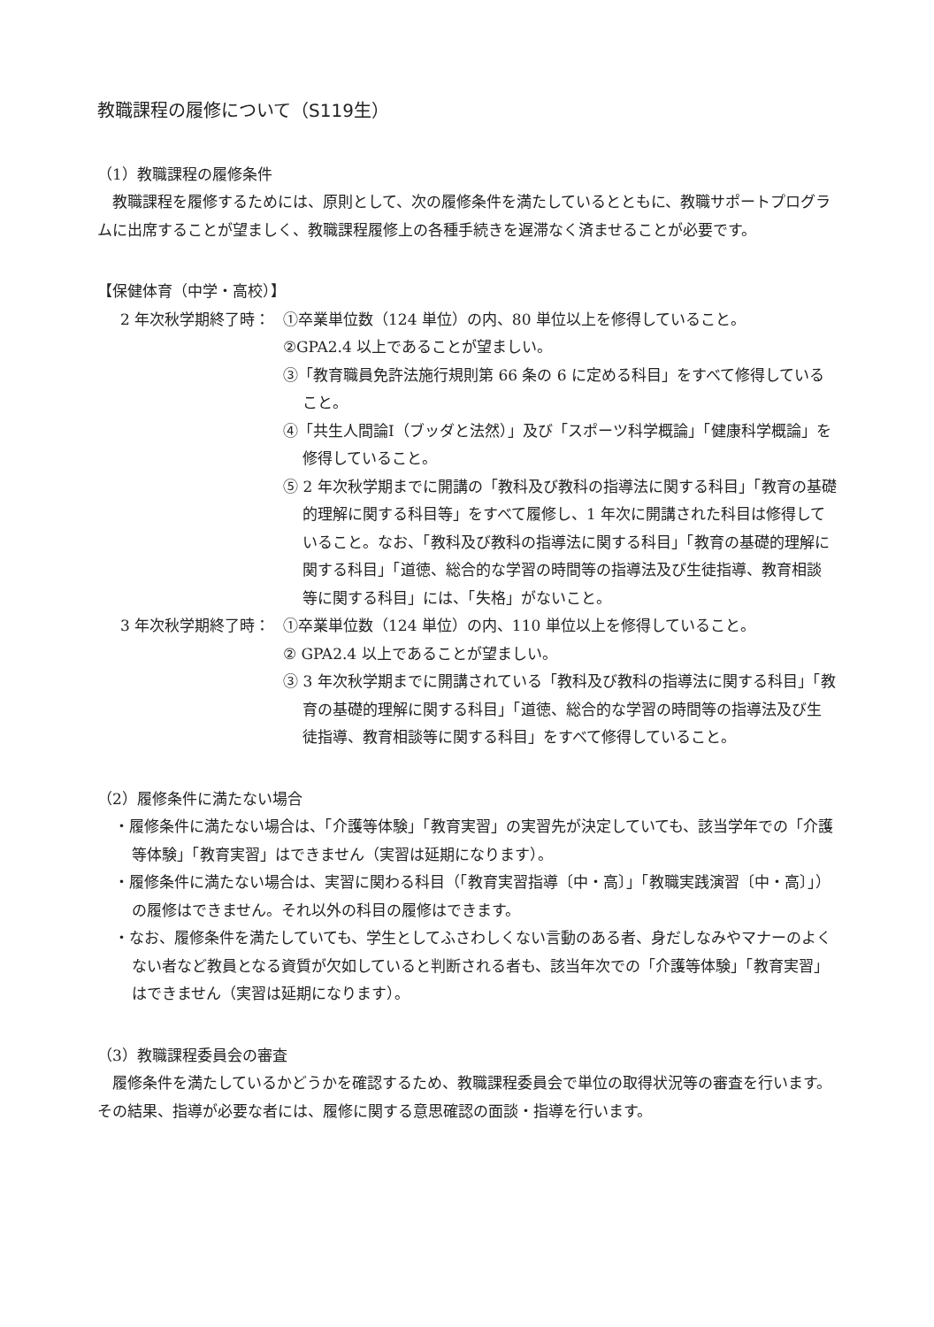教職課程の履修について（S119生）
（1）教職課程の履修条件
教職課程を履修するためには、原則として、次の履修条件を満たしているとともに、教職サポートプログラムに出席することが望ましく、教職課程履修上の各種手続きを遅滞なく済ませることが必要です。
【保健体育（中学・高校）】
2 年次秋学期終了時： ①卒業単位数（124 単位）の内、80 単位以上を修得していること。
②GPA2.4 以上であることが望ましい。
③「教育職員免許法施行規則第 66 条の 6 に定める科目」をすべて修得していること。
④「共生人間論Ⅰ（ブッダと法然）」及び「スポーツ科学概論」「健康科学概論」を修得していること。
⑤ 2 年次秋学期までに開講の「教科及び教科の指導法に関する科目」「教育の基礎的理解に関する科目等」をすべて履修し、1 年次に開講された科目は修得していること。なお、「教科及び教科の指導法に関する科目」「教育の基礎的理解に関する科目」「道徳、総合的な学習の時間等の指導法及び生徒指導、教育相談等に関する科目」には、「失格」がないこと。
3 年次秋学期終了時： ①卒業単位数（124 単位）の内、110 単位以上を修得していること。
② GPA2.4 以上であることが望ましい。
③ 3 年次秋学期までに開講されている「教科及び教科の指導法に関する科目」「教育の基礎的理解に関する科目」「道徳、総合的な学習の時間等の指導法及び生徒指導、教育相談等に関する科目」をすべて修得していること。
（2）履修条件に満たない場合
・履修条件に満たない場合は、「介護等体験」「教育実習」の実習先が決定していても、該当学年での「介護等体験」「教育実習」はできません（実習は延期になります）。
・履修条件に満たない場合は、実習に関わる科目（「教育実習指導〔中・高〕」「教職実践演習〔中・高〕」）の履修はできません。それ以外の科目の履修はできます。
・なお、履修条件を満たしていても、学生としてふさわしくない言動のある者、身だしなみやマナーのよくない者など教員となる資質が欠如していると判断される者も、該当年次での「介護等体験」「教育実習」はできません（実習は延期になります）。
（3）教職課程委員会の審査
履修条件を満たしているかどうかを確認するため、教職課程委員会で単位の取得状況等の審査を行います。その結果、指導が必要な者には、履修に関する意思確認の面談・指導を行います。